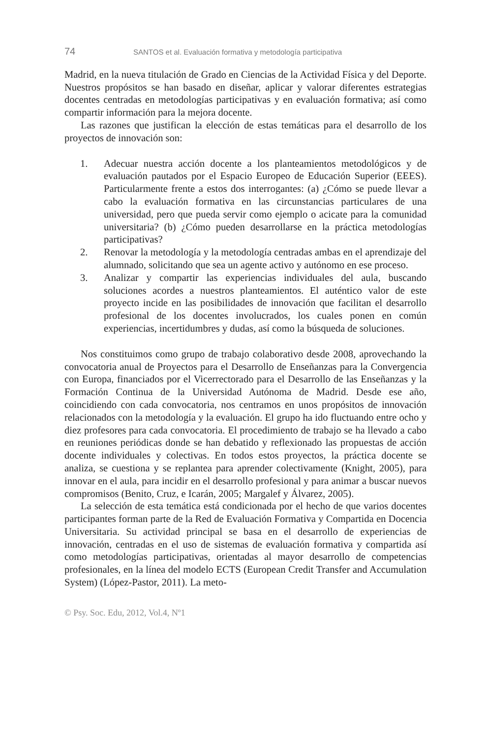74 SANTOS et al. Evaluación formativa y metodología participativa
Madrid, en la nueva titulación de Grado en Ciencias de la Actividad Física y del Deporte. Nuestros propósitos se han basado en diseñar, aplicar y valorar diferentes estrategias docentes centradas en metodologías participativas y en evaluación formativa; así como compartir información para la mejora docente.
Las razones que justifican la elección de estas temáticas para el desarrollo de los proyectos de innovación son:
1. Adecuar nuestra acción docente a los planteamientos metodológicos y de evaluación pautados por el Espacio Europeo de Educación Superior (EEES). Particularmente frente a estos dos interrogantes: (a) ¿Cómo se puede llevar a cabo la evaluación formativa en las circunstancias particulares de una universidad, pero que pueda servir como ejemplo o acicate para la comunidad universitaria? (b) ¿Cómo pueden desarrollarse en la práctica metodologías participativas?
2. Renovar la metodología y la metodología centradas ambas en el aprendizaje del alumnado, solicitando que sea un agente activo y autónomo en ese proceso.
3. Analizar y compartir las experiencias individuales del aula, buscando soluciones acordes a nuestros planteamientos. El auténtico valor de este proyecto incide en las posibilidades de innovación que facilitan el desarrollo profesional de los docentes involucrados, los cuales ponen en común experiencias, incertidumbres y dudas, así como la búsqueda de soluciones.
Nos constituimos como grupo de trabajo colaborativo desde 2008, aprovechando la convocatoria anual de Proyectos para el Desarrollo de Enseñanzas para la Convergencia con Europa, financiados por el Vicerrectorado para el Desarrollo de las Enseñanzas y la Formación Continua de la Universidad Autónoma de Madrid. Desde ese año, coincidiendo con cada convocatoria, nos centramos en unos propósitos de innovación relacionados con la metodología y la evaluación. El grupo ha ido fluctuando entre ocho y diez profesores para cada convocatoria. El procedimiento de trabajo se ha llevado a cabo en reuniones periódicas donde se han debatido y reflexionado las propuestas de acción docente individuales y colectivas. En todos estos proyectos, la práctica docente se analiza, se cuestiona y se replantea para aprender colectivamente (Knight, 2005), para innovar en el aula, para incidir en el desarrollo profesional y para animar a buscar nuevos compromisos (Benito, Cruz, e Icarán, 2005; Margalef y Álvarez, 2005).
La selección de esta temática está condicionada por el hecho de que varios docentes participantes forman parte de la Red de Evaluación Formativa y Compartida en Docencia Universitaria. Su actividad principal se basa en el desarrollo de experiencias de innovación, centradas en el uso de sistemas de evaluación formativa y compartida así como metodologías participativas, orientadas al mayor desarrollo de competencias profesionales, en la línea del modelo ECTS (European Credit Transfer and Accumulation System) (López-Pastor, 2011). La meto-
© Psy. Soc. Edu, 2012, Vol.4, Nº1